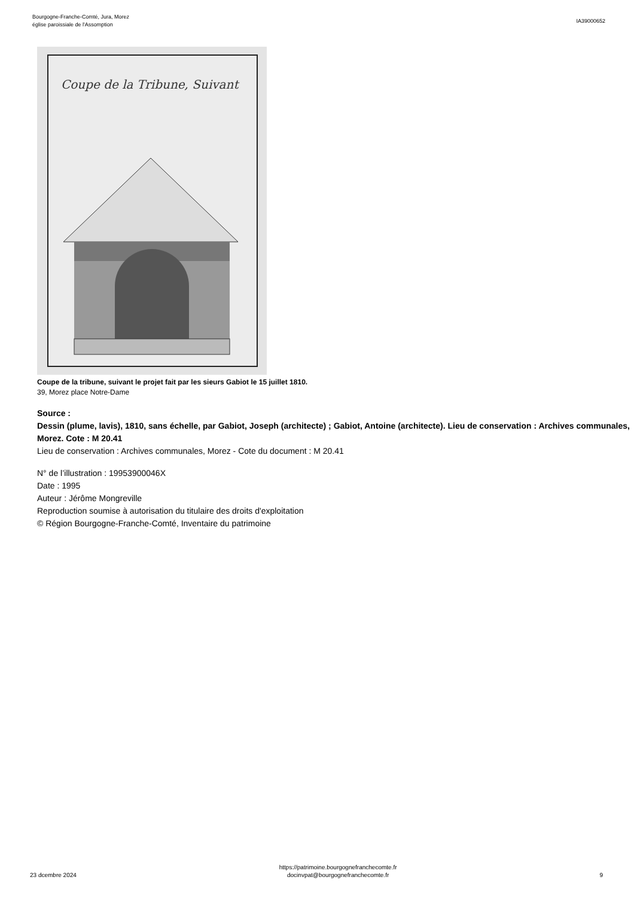Bourgogne-Franche-Comté, Jura, Morez
église paroissiale de l'Assomption
IA39000652
Coupe de la Tribune, Suivant
Coupe de la tribune, suivant le projet fait par les sieurs Gabiot le 15 juillet 1810.
39, Morez place Notre-Dame
Source :
Dessin (plume, lavis), 1810, sans échelle, par Gabiot, Joseph (architecte) ; Gabiot, Antoine (architecte). Lieu de conservation : Archives communales, Morez. Cote : M 20.41
Lieu de conservation : Archives communales, Morez - Cote du document : M 20.41
N° de l’illustration : 19953900046X
Date : 1995
Auteur : Jérôme Mongreville
Reproduction soumise à autorisation du titulaire des droits d'exploitation
© Région Bourgogne-Franche-Comté, Inventaire du patrimoine
23 dcembre 2024
https://patrimoine.bourgognefranchecomte.fr
docinvpat@bourgognefranchecomte.fr
9